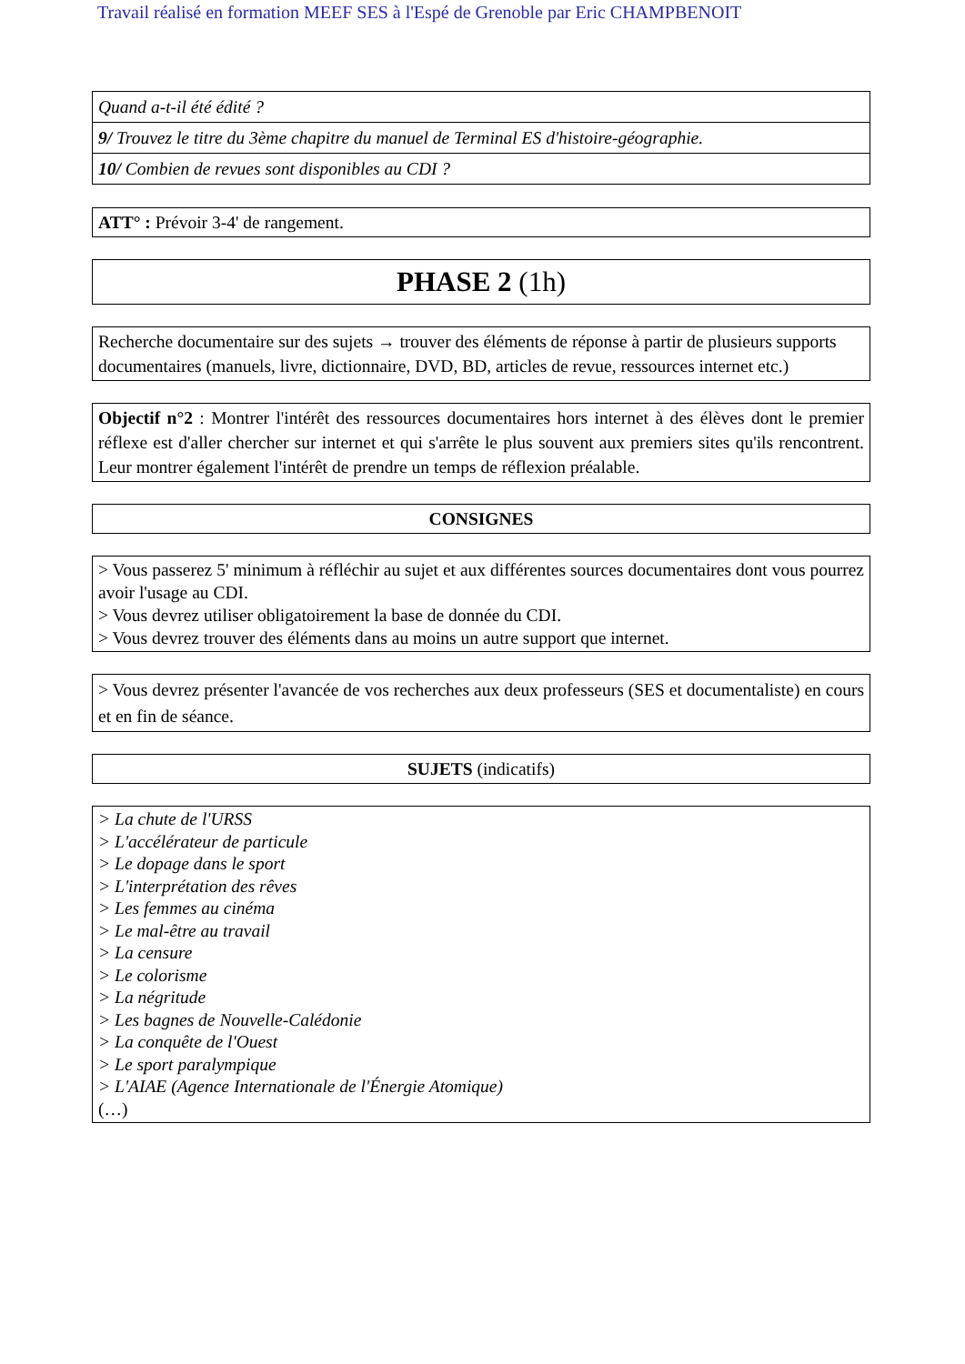Travail réalisé en formation MEEF SES à l'Espé de Grenoble par Eric CHAMPBENOIT
| Quand a-t-il été édité ? |
| 9/ Trouvez le titre du 3ème chapitre du manuel de Terminal ES d'histoire-géographie. |
| 10/ Combien de revues sont disponibles au CDI ? |
ATT° : Prévoir 3-4' de rangement.
PHASE 2 (1h)
Recherche documentaire sur des sujets → trouver des éléments de réponse à partir de plusieurs supports documentaires (manuels, livre, dictionnaire, DVD, BD, articles de revue, ressources internet etc.)
Objectif n°2 : Montrer l'intérêt des ressources documentaires hors internet à des élèves dont le premier réflexe est d'aller chercher sur internet et qui s'arrête le plus souvent aux premiers sites qu'ils rencontrent. Leur montrer également l'intérêt de prendre un temps de réflexion préalable.
CONSIGNES
> Vous passerez 5' minimum à réfléchir au sujet et aux différentes sources documentaires dont vous pourrez avoir l'usage au CDI.
> Vous devrez utiliser obligatoirement la base de donnée du CDI.
> Vous devrez trouver des éléments dans au moins un autre support que internet.
> Vous devrez présenter l'avancée de vos recherches aux deux professeurs (SES et documentaliste) en cours et en fin de séance.
SUJETS (indicatifs)
> La chute de l'URSS
> L'accélérateur de particule
> Le dopage dans le sport
> L'interprétation des rêves
> Les femmes au cinéma
> Le mal-être au travail
> La censure
> Le colorisme
> La négritude
> Les bagnes de Nouvelle-Calédonie
> La conquête de l'Ouest
> Le sport paralympique
> L'AIAE (Agence Internationale de l'Énergie Atomique)
(…)